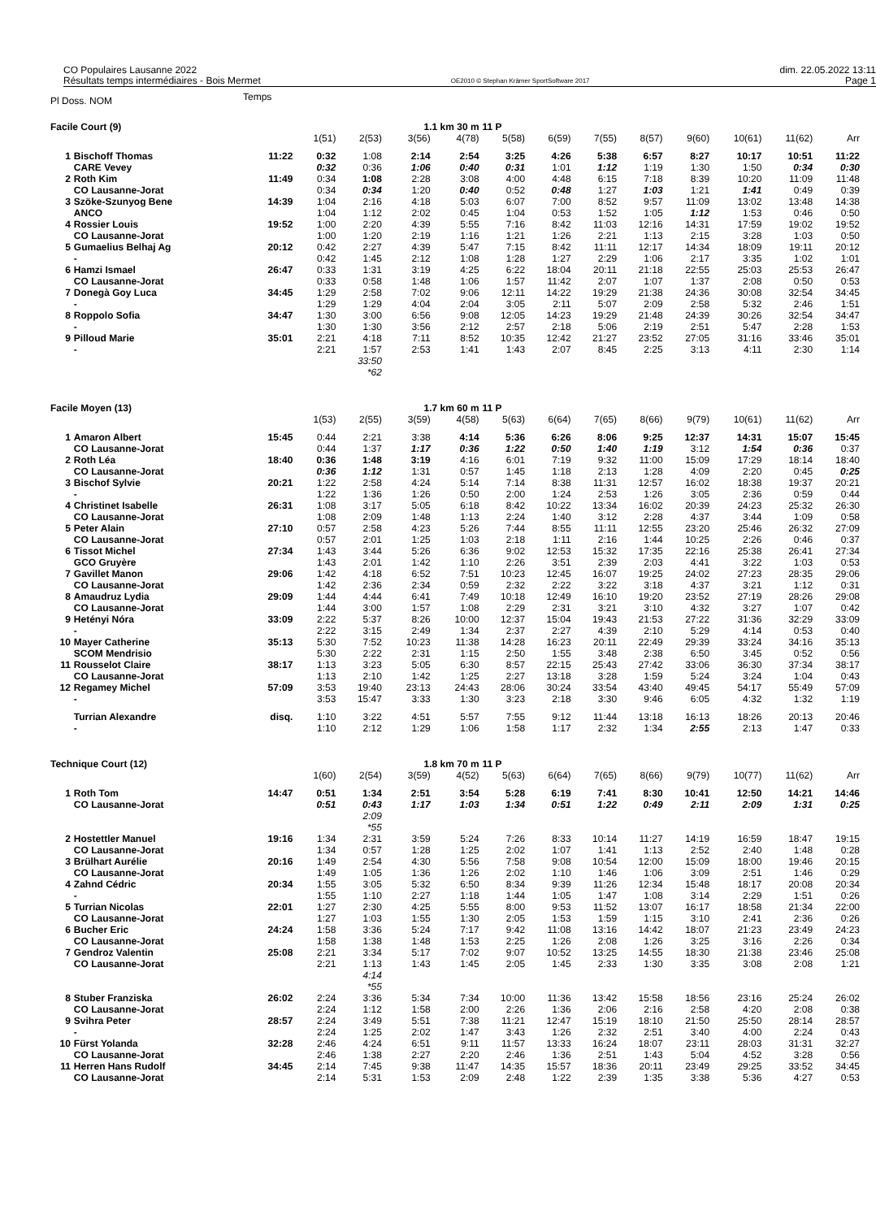CO Populaires Lausanne 2022
Résultats temps intermédiaires - Bois Mermet
OE2010 © Stephan Krämer SportSoftware 2017
dim. 22.05.2022 13:11
Page 1
| Pl Doss. NOM | | Temps | | | | | | | | | | | | |
| Facile Court (9) | | | | | 1.1 km 30 m | | 11 P | | | | | | | |
| | | | 1(51) | 2(53) | 3(56) | 4(78) | 5(58) | 6(59) | 7(55) | 8(57) | 9(60) | 10(61) | 11(62) | Arr |
| 1 | Bischoff Thomas | 11:22 | 0:32 | 1:08 | 2:14 | 2:54 | 3:25 | 4:26 | 5:38 | 6:57 | 8:27 | 10:17 | 10:51 | 11:22 |
| | CARE Vevey | | 0:32 | 0:36 | 1:06 | 0:40 | 0:31 | 1:01 | 1:12 | 1:19 | 1:30 | 1:50 | 0:34 | 0:30 |
| 2 | Roth Kim | 11:49 | 0:34 | 1:08 | 2:28 | 3:08 | 4:00 | 4:48 | 6:15 | 7:18 | 8:39 | 10:20 | 11:09 | 11:48 |
| | CO Lausanne-Jorat | | 0:34 | 0:34 | 1:20 | 0:40 | 0:52 | 0:48 | 1:27 | 1:03 | 1:21 | 1:41 | 0:49 | 0:39 |
| 3 | Szöke-Szunyog Bene | 14:39 | 1:04 | 2:16 | 4:18 | 5:03 | 6:07 | 7:00 | 8:52 | 9:57 | 11:09 | 13:02 | 13:48 | 14:38 |
| | ANCO | | 1:04 | 1:12 | 2:02 | 0:45 | 1:04 | 0:53 | 1:52 | 1:05 | 1:12 | 1:53 | 0:46 | 0:50 |
| 4 | Rossier Louis | 19:52 | 1:00 | 2:20 | 4:39 | 5:55 | 7:16 | 8:42 | 11:03 | 12:16 | 14:31 | 17:59 | 19:02 | 19:52 |
| | CO Lausanne-Jorat | | 1:00 | 1:20 | 2:19 | 1:16 | 1:21 | 1:26 | 2:21 | 1:13 | 2:15 | 3:28 | 1:03 | 0:50 |
| 5 | Gumaelius Belhaj Ag | 20:12 | 0:42 | 2:27 | 4:39 | 5:47 | 7:15 | 8:42 | 11:11 | 12:17 | 14:34 | 18:09 | 19:11 | 20:12 |
| | - | | 0:42 | 1:45 | 2:12 | 1:08 | 1:28 | 1:27 | 2:29 | 1:06 | 2:17 | 3:35 | 1:02 | 1:01 |
| 6 | Hamzi Ismael | 26:47 | 0:33 | 1:31 | 3:19 | 4:25 | 6:22 | 18:04 | 20:11 | 21:18 | 22:55 | 25:03 | 25:53 | 26:47 |
| | CO Lausanne-Jorat | | 0:33 | 0:58 | 1:48 | 1:06 | 1:57 | 11:42 | 2:07 | 1:07 | 1:37 | 2:08 | 0:50 | 0:53 |
| 7 | Donegà Goy Luca | 34:45 | 1:29 | 2:58 | 7:02 | 9:06 | 12:11 | 14:22 | 19:29 | 21:38 | 24:36 | 30:08 | 32:54 | 34:45 |
| | - | | 1:29 | 1:29 | 4:04 | 2:04 | 3:05 | 2:11 | 5:07 | 2:09 | 2:58 | 5:32 | 2:46 | 1:51 |
| 8 | Roppolo Sofia | 34:47 | 1:30 | 3:00 | 6:56 | 9:08 | 12:05 | 14:23 | 19:29 | 21:48 | 24:39 | 30:26 | 32:54 | 34:47 |
| | - | | 1:30 | 1:30 | 3:56 | 2:12 | 2:57 | 2:18 | 5:06 | 2:19 | 2:51 | 5:47 | 2:28 | 1:53 |
| 9 | Pilloud Marie | 35:01 | 2:21 | 4:18 | 7:11 | 8:52 | 10:35 | 12:42 | 21:27 | 23:52 | 27:05 | 31:16 | 33:46 | 35:01 |
| | - | | 2:21 | 1:57 | 2:53 | 1:41 | 1:43 | 2:07 | 8:45 | 2:25 | 3:13 | 4:11 | 2:30 | 1:14 |
| | | | | 33:50 | | | | | | | | | | |
| | | | | *62 | | | | | | | | | | |
| Facile Moyen (13) | | | | | 1.7 km 60 m | | 11 P | | | | | | | |
| | | | 1(53) | 2(55) | 3(59) | 4(58) | 5(63) | 6(64) | 7(65) | 8(66) | 9(79) | 10(61) | 11(62) | Arr |
| 1 | Amaron Albert | 15:45 | 0:44 | 2:21 | 3:38 | 4:14 | 5:36 | 6:26 | 8:06 | 9:25 | 12:37 | 14:31 | 15:07 | 15:45 |
| | CO Lausanne-Jorat | | 0:44 | 1:37 | 1:17 | 0:36 | 1:22 | 0:50 | 1:40 | 1:19 | 3:12 | 1:54 | 0:36 | 0:37 |
| 2 | Roth Léa | 18:40 | 0:36 | 1:48 | 3:19 | 4:16 | 6:01 | 7:19 | 9:32 | 11:00 | 15:09 | 17:29 | 18:14 | 18:40 |
| | CO Lausanne-Jorat | | 0:36 | 1:12 | 1:31 | 0:57 | 1:45 | 1:18 | 2:13 | 1:28 | 4:09 | 2:20 | 0:45 | 0:25 |
| 3 | Bischof Sylvie | 20:21 | 1:22 | 2:58 | 4:24 | 5:14 | 7:14 | 8:38 | 11:31 | 12:57 | 16:02 | 18:38 | 19:37 | 20:21 |
| | - | | 1:22 | 1:36 | 1:26 | 0:50 | 2:00 | 1:24 | 2:53 | 1:26 | 3:05 | 2:36 | 0:59 | 0:44 |
| 4 | Christinet Isabelle | 26:31 | 1:08 | 3:17 | 5:05 | 6:18 | 8:42 | 10:22 | 13:34 | 16:02 | 20:39 | 24:23 | 25:32 | 26:30 |
| | CO Lausanne-Jorat | | 1:08 | 2:09 | 1:48 | 1:13 | 2:24 | 1:40 | 3:12 | 2:28 | 4:37 | 3:44 | 1:09 | 0:58 |
| 5 | Peter Alain | 27:10 | 0:57 | 2:58 | 4:23 | 5:26 | 7:44 | 8:55 | 11:11 | 12:55 | 23:20 | 25:46 | 26:32 | 27:09 |
| | CO Lausanne-Jorat | | 0:57 | 2:01 | 1:25 | 1:03 | 2:18 | 1:11 | 2:16 | 1:44 | 10:25 | 2:26 | 0:46 | 0:37 |
| 6 | Tissot Michel | 27:34 | 1:43 | 3:44 | 5:26 | 6:36 | 9:02 | 12:53 | 15:32 | 17:35 | 22:16 | 25:38 | 26:41 | 27:34 |
| | GCO Gruyère | | 1:43 | 2:01 | 1:42 | 1:10 | 2:26 | 3:51 | 2:39 | 2:03 | 4:41 | 3:22 | 1:03 | 0:53 |
| 7 | Gavillet Manon | 29:06 | 1:42 | 4:18 | 6:52 | 7:51 | 10:23 | 12:45 | 16:07 | 19:25 | 24:02 | 27:23 | 28:35 | 29:06 |
| | CO Lausanne-Jorat | | 1:42 | 2:36 | 2:34 | 0:59 | 2:32 | 2:22 | 3:22 | 3:18 | 4:37 | 3:21 | 1:12 | 0:31 |
| 8 | Amaudruz Lydia | 29:09 | 1:44 | 4:44 | 6:41 | 7:49 | 10:18 | 12:49 | 16:10 | 19:20 | 23:52 | 27:19 | 28:26 | 29:08 |
| | CO Lausanne-Jorat | | 1:44 | 3:00 | 1:57 | 1:08 | 2:29 | 2:31 | 3:21 | 3:10 | 4:32 | 3:27 | 1:07 | 0:42 |
| 9 | Hetényi Nóra | 33:09 | 2:22 | 5:37 | 8:26 | 10:00 | 12:37 | 15:04 | 19:43 | 21:53 | 27:22 | 31:36 | 32:29 | 33:09 |
| | - | | 2:22 | 3:15 | 2:49 | 1:34 | 2:37 | 2:27 | 4:39 | 2:10 | 5:29 | 4:14 | 0:53 | 0:40 |
| 10 | Mayer Catherine | 35:13 | 5:30 | 7:52 | 10:23 | 11:38 | 14:28 | 16:23 | 20:11 | 22:49 | 29:39 | 33:24 | 34:16 | 35:13 |
| | SCOM Mendrisio | | 5:30 | 2:22 | 2:31 | 1:15 | 2:50 | 1:55 | 3:48 | 2:38 | 6:50 | 3:45 | 0:52 | 0:56 |
| 11 | Rousselot Claire | 38:17 | 1:13 | 3:23 | 5:05 | 6:30 | 8:57 | 22:15 | 25:43 | 27:42 | 33:06 | 36:30 | 37:34 | 38:17 |
| | CO Lausanne-Jorat | | 1:13 | 2:10 | 1:42 | 1:25 | 2:27 | 13:18 | 3:28 | 1:59 | 5:24 | 3:24 | 1:04 | 0:43 |
| 12 | Regamey Michel | 57:09 | 3:53 | 19:40 | 23:13 | 24:43 | 28:06 | 30:24 | 33:54 | 43:40 | 49:45 | 54:17 | 55:49 | 57:09 |
| | - | | 3:53 | 15:47 | 3:33 | 1:30 | 3:23 | 2:18 | 3:30 | 9:46 | 6:05 | 4:32 | 1:32 | 1:19 |
| | Turrian Alexandre | disq. | 1:10 | 3:22 | 4:51 | 5:57 | 7:55 | 9:12 | 11:44 | 13:18 | 16:13 | 18:26 | 20:13 | 20:46 |
| | - | | 1:10 | 2:12 | 1:29 | 1:06 | 1:58 | 1:17 | 2:32 | 1:34 | 2:55 | 2:13 | 1:47 | 0:33 |
| Technique Court (12) | | | | | 1.8 km 70 m | | 11 P | | | | | | | |
| | | | 1(60) | 2(54) | 3(59) | 4(52) | 5(63) | 6(64) | 7(65) | 8(66) | 9(79) | 10(77) | 11(62) | Arr |
| 1 | Roth Tom | 14:47 | 0:51 | 1:34 | 2:51 | 3:54 | 5:28 | 6:19 | 7:41 | 8:30 | 10:41 | 12:50 | 14:21 | 14:46 |
| | CO Lausanne-Jorat | | 0:51 | 0:43 | 1:17 | 1:03 | 1:34 | 0:51 | 1:22 | 0:49 | 2:11 | 2:09 | 1:31 | 0:25 |
| | | | | 2:09 | | | | | | | | | | |
| | | | | *55 | | | | | | | | | | |
| 2 | Hostettler Manuel | 19:16 | 1:34 | 2:31 | 3:59 | 5:24 | 7:26 | 8:33 | 10:14 | 11:27 | 14:19 | 16:59 | 18:47 | 19:15 |
| | CO Lausanne-Jorat | | 1:34 | 0:57 | 1:28 | 1:25 | 2:02 | 1:07 | 1:41 | 1:13 | 2:52 | 2:40 | 1:48 | 0:28 |
| 3 | Brülhart Aurélie | 20:16 | 1:49 | 2:54 | 4:30 | 5:56 | 7:58 | 9:08 | 10:54 | 12:00 | 15:09 | 18:00 | 19:46 | 20:15 |
| | CO Lausanne-Jorat | | 1:49 | 1:05 | 1:36 | 1:26 | 2:02 | 1:10 | 1:46 | 1:06 | 3:09 | 2:51 | 1:46 | 0:29 |
| 4 | Zahnd Cédric | 20:34 | 1:55 | 3:05 | 5:32 | 6:50 | 8:34 | 9:39 | 11:26 | 12:34 | 15:48 | 18:17 | 20:08 | 20:34 |
| | - | | 1:55 | 1:10 | 2:27 | 1:18 | 1:44 | 1:05 | 1:47 | 1:08 | 3:14 | 2:29 | 1:51 | 0:26 |
| 5 | Turrian Nicolas | 22:01 | 1:27 | 2:30 | 4:25 | 5:55 | 8:00 | 9:53 | 11:52 | 13:07 | 16:17 | 18:58 | 21:34 | 22:00 |
| | CO Lausanne-Jorat | | 1:27 | 1:03 | 1:55 | 1:30 | 2:05 | 1:53 | 1:59 | 1:15 | 3:10 | 2:41 | 2:36 | 0:26 |
| 6 | Bucher Eric | 24:24 | 1:58 | 3:36 | 5:24 | 7:17 | 9:42 | 11:08 | 13:16 | 14:42 | 18:07 | 21:23 | 23:49 | 24:23 |
| | CO Lausanne-Jorat | | 1:58 | 1:38 | 1:48 | 1:53 | 2:25 | 1:26 | 2:08 | 1:26 | 3:25 | 3:16 | 2:26 | 0:34 |
| 7 | Gendroz Valentin | 25:08 | 2:21 | 3:34 | 5:17 | 7:02 | 9:07 | 10:52 | 13:25 | 14:55 | 18:30 | 21:38 | 23:46 | 25:08 |
| | CO Lausanne-Jorat | | 2:21 | 1:13 | 1:43 | 1:45 | 2:05 | 1:45 | 2:33 | 1:30 | 3:35 | 3:08 | 2:08 | 1:21 |
| | | | | 4:14 | | | | | | | | | | |
| | | | | *55 | | | | | | | | | | |
| 8 | Stuber Franziska | 26:02 | 2:24 | 3:36 | 5:34 | 7:34 | 10:00 | 11:36 | 13:42 | 15:58 | 18:56 | 23:16 | 25:24 | 26:02 |
| | CO Lausanne-Jorat | | 2:24 | 1:12 | 1:58 | 2:00 | 2:26 | 1:36 | 2:06 | 2:16 | 2:58 | 4:20 | 2:08 | 0:38 |
| 9 | Svihra Peter | 28:57 | 2:24 | 3:49 | 5:51 | 7:38 | 11:21 | 12:47 | 15:19 | 18:10 | 21:50 | 25:50 | 28:14 | 28:57 |
| | - | | 2:24 | 1:25 | 2:02 | 1:47 | 3:43 | 1:26 | 2:32 | 2:51 | 3:40 | 4:00 | 2:24 | 0:43 |
| 10 | Fürst Yolanda | 32:28 | 2:46 | 4:24 | 6:51 | 9:11 | 11:57 | 13:33 | 16:24 | 18:07 | 23:11 | 28:03 | 31:31 | 32:27 |
| | CO Lausanne-Jorat | | 2:46 | 1:38 | 2:27 | 2:20 | 2:46 | 1:36 | 2:51 | 1:43 | 5:04 | 4:52 | 3:28 | 0:56 |
| 11 | Herren Hans Rudolf | 34:45 | 2:14 | 7:45 | 9:38 | 11:47 | 14:35 | 15:57 | 18:36 | 20:11 | 23:49 | 29:25 | 33:52 | 34:45 |
| | CO Lausanne-Jorat | | 2:14 | 5:31 | 1:53 | 2:09 | 2:48 | 1:22 | 2:39 | 1:35 | 3:38 | 5:36 | 4:27 | 0:53 |